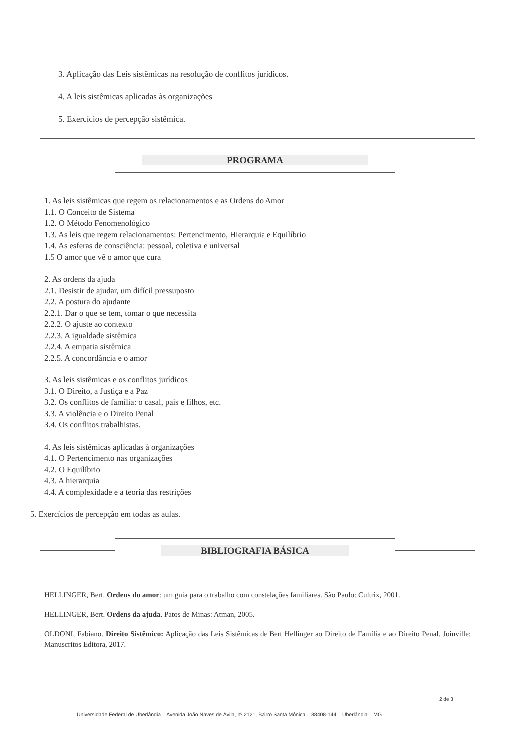3. Aplicação das Leis sistêmicas na resolução de conflitos jurídicos.
4. A leis sistêmicas aplicadas às organizações
5. Exercícios de percepção sistêmica.
1. As leis sistêmicas que regem os relacionamentos e as Ordens do Amor
1.1. O Conceito de Sistema
1.2. O Método Fenomenológico
1.3. As leis que regem relacionamentos: Pertencimento, Hierarquia e Equilíbrio
1.4. As esferas de consciência: pessoal, coletiva e universal
1.5 O amor que vê o amor que cura
2. As ordens da ajuda
2.1. Desistir de ajudar, um difícil pressuposto
2.2. A postura do ajudante
2.2.1. Dar o que se tem, tomar o que necessita
2.2.2. O ajuste ao contexto
2.2.3. A igualdade sistêmica
2.2.4. A empatia sistêmica
2.2.5. A concordância e o amor
3. As leis sistêmicas e os conflitos jurídicos
3.1. O Direito, a Justiça e a Paz
3.2. Os conflitos de família: o casal, pais e filhos, etc.
3.3. A violência e o Direito Penal
3.4. Os conflitos trabalhistas.
4. As leis sistêmicas aplicadas à organizações
4.1. O Pertencimento nas organizações
4.2. O Equilíbrio
4.3. A hierarquia
4.4. A complexidade e a teoria das restrições
5. Exercícios de percepção em todas as aulas.
PROGRAMA
HELLINGER, Bert. Ordens do amor: um guia para o trabalho com constelações familiares. São Paulo: Cultrix, 2001.
HELLINGER, Bert. Ordens da ajuda. Patos de Minas: Atman, 2005.
OLDONI, Fabiano. Direito Sistêmico: Aplicação das Leis Sistêmicas de Bert Hellinger ao Direito de Família e ao Direito Penal. Joinville: Manuscritos Editora, 2017.
BIBLIOGRAFIA BÁSICA
2 de 3
Universidade Federal de Uberlândia – Avenida João Naves de Ávila, nº 2121, Bairro Santa Mônica – 38408-144 – Uberlândia – MG